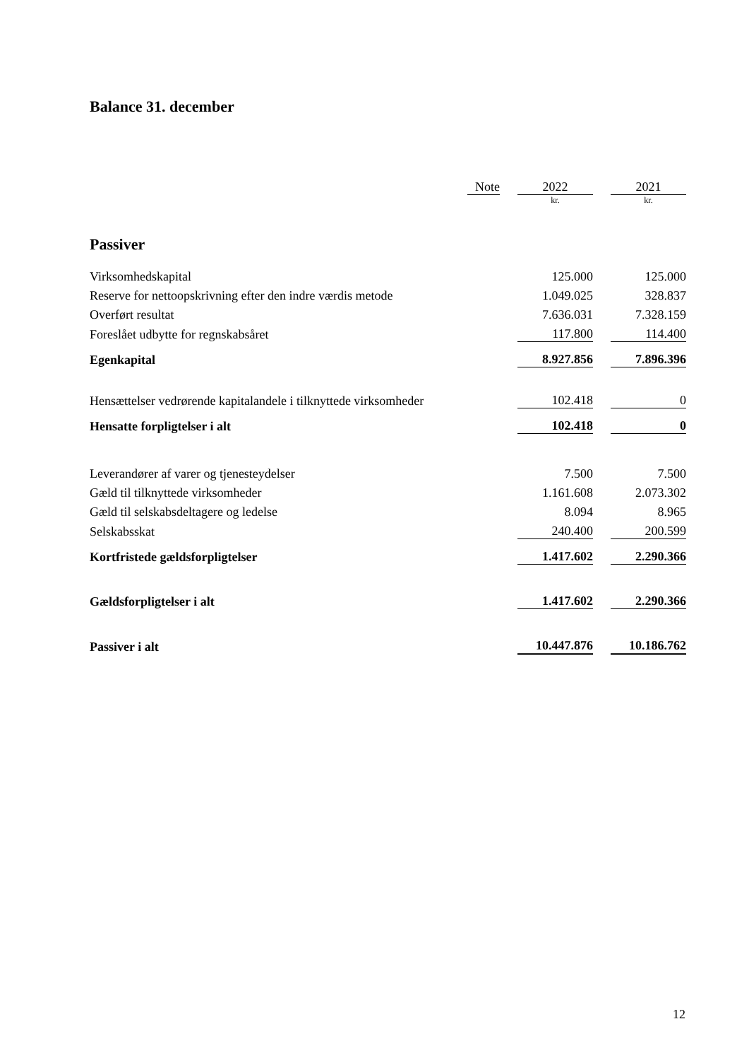Balance 31. december
| | Note | | 2022 | | 2021 |
| --- | --- | --- | --- | --- | --- |
| | | | kr. | | kr. |
| Passiver | | | | | |
| Virksomhedskapital | | | 125.000 | | 125.000 |
| Reserve for nettoopskrivning efter den indre værdis metode | | | 1.049.025 | | 328.837 |
| Overført resultat | | | 7.636.031 | | 7.328.159 |
| Foreslået udbytte for regnskabsåret | | | 117.800 | | 114.400 |
| Egenkapital | | | 8.927.856 | | 7.896.396 |
| Hensættelser vedrørende kapitalandele i tilknyttede virksomheder | | | 102.418 | | 0 |
| Hensatte forpligtelser i alt | | | 102.418 | | 0 |
| Leverandører af varer og tjenesteydelser | | | 7.500 | | 7.500 |
| Gæld til tilknyttede virksomheder | | | 1.161.608 | | 2.073.302 |
| Gæld til selskabsdeltagere og ledelse | | | 8.094 | | 8.965 |
| Selskabsskat | | | 240.400 | | 200.599 |
| Kortfristede gældsforpligtelser | | | 1.417.602 | | 2.290.366 |
| Gældsforpligtelser i alt | | | 1.417.602 | | 2.290.366 |
| Passiver i alt | | | 10.447.876 | | 10.186.762 |
12